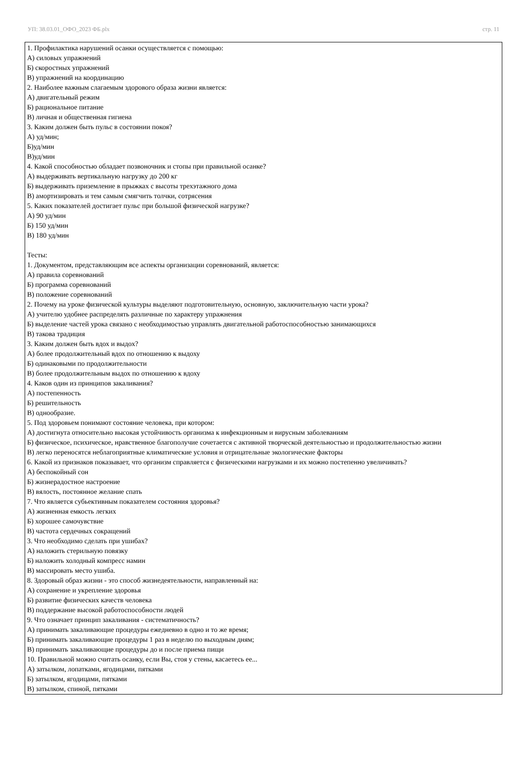УП: 38.03.01_ОФО_2023 ФБ.plx стр. 11
1. Профилактика нарушений осанки осуществляется с помощью:
А) силовых упражнений
Б) скоростных упражнений
В) упражнений на координацию
2. Наиболее важным слагаемым здорового образа жизни является:
А) двигательный режим
Б) рациональное питание
В) личная и общественная гигиена
3. Каким должен быть пульс в состоянии покоя?
А) уд/мин;
Б)уд/мин
В)уд/мин
4. Какой способностью обладает позвоночник и стопы при правильной осанке?
А) выдерживать вертикальную нагрузку до 200 кг
Б) выдерживать приземление в прыжках с высоты трехэтажного дома
В) амортизировать и тем самым смягчить толчки, сотрясения
5. Каких показателей достигает пульс при большой физической нагрузке?
А) 90 уд/мин
Б) 150 уд/мин
В) 180 уд/мин
Тесты:
1. Документом, представляющим все аспекты организации соревнований, является:
А) правила соревнований
Б) программа соревнований
В) положение соревнований
2. Почему на уроке физической культуры выделяют подготовительную, основную, заключительную части урока?
А) учителю удобнее распределять различные по характеру упражнения
Б) выделение частей урока связано с необходимостью управлять двигательной работоспособностью занимающихся
В) такова традиция
3. Каким должен быть вдох и выдох?
А) более продолжительный вдох по отношению к выдоху
Б) одинаковыми по продолжительности
В) более продолжительным выдох по отношению к вдоху
4. Каков один из принципов закаливания?
А) постепенность
Б) решительность
В) однообразие.
5. Под здоровьем понимают состояние человека, при котором:
А) достигнута относительно высокая устойчивость организма к инфекционным и вирусным заболеваниям
Б) физическое, психическое, нравственное благополучие сочетается с активной творческой деятельностью и продолжительностью жизни
В) легко переносятся неблагоприятные климатические условия и отрицательные экологические факторы
6. Какой из признаков показывает, что организм справляется с физическими нагрузками и их можно постепенно увеличивать?
А) беспокойный сон
Б) жизнерадостное настроение
В) вялость, постоянное желание спать
7. Что является субьективным показателем состояния здоровья?
А) жизненная емкость легких
Б) хорошее самочувствие
В) частота сердечных сокращений
3. Что необходимо сделать при ушибах?
А) наложить стерильную повязку
Б) наложить холодный компресс намин
В) массировать место ушиба.
8. Здоровый образ жизни - это способ жизнедеятельности, направленный на:
А) сохранение и укрепление здоровья
Б) развитие физических качеств человека
В) поддержание высокой работоспособности людей
9. Что означает принцип закаливания - систематичность?
А) принимать закаливающие процедуры ежедневно в одно и то же время;
Б) принимать закаливающие процедуры 1 раз в неделю по выходным дням;
В) принимать закаливающие процедуры до и после приема пищи
10. Правильной можно считать осанку, если Вы, стоя у стены, касаетесь ее...
А) затылком, лопатками, ягодицами, пятками
Б) затылком, ягодицами, пятками
В) затылком, спиной, пятками